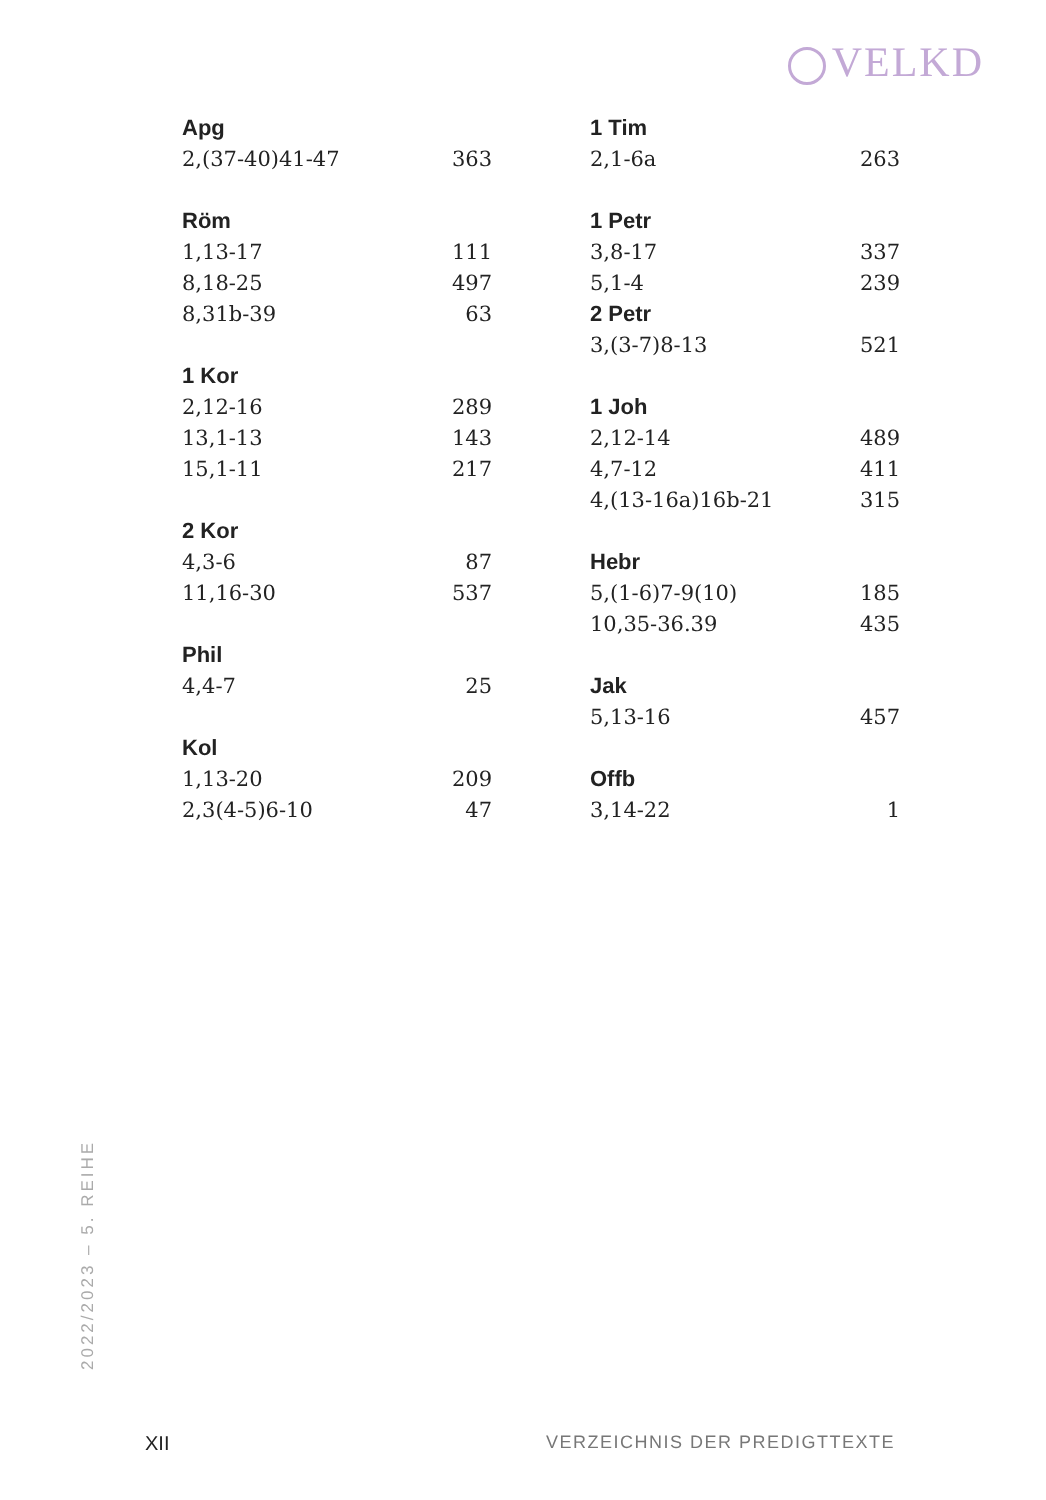VELKD
| Apg | |
| --- | --- |
| 2,(37-40)41-47 | 363 |
| Röm | |
| 1,13-17 | 111 |
| 8,18-25 | 497 |
| 8,31b-39 | 63 |
| 1 Kor | |
| 2,12-16 | 289 |
| 13,1-13 | 143 |
| 15,1-11 | 217 |
| 2 Kor | |
| 4,3-6 | 87 |
| 11,16-30 | 537 |
| Phil | |
| 4,4-7 | 25 |
| Kol | |
| 1,13-20 | 209 |
| 2,3(4-5)6-10 | 47 |
| 1 Tim | |
| --- | --- |
| 2,1-6a | 263 |
| 1 Petr | |
| 3,8-17 | 337 |
| 5,1-4 | 239 |
| 2 Petr | |
| 3,(3-7)8-13 | 521 |
| 1 Joh | |
| 2,12-14 | 489 |
| 4,7-12 | 411 |
| 4,(13-16a)16b-21 | 315 |
| Hebr | |
| 5,(1-6)7-9(10) | 185 |
| 10,35-36.39 | 435 |
| Jak | |
| 5,13-16 | 457 |
| Offb | |
| 3,14-22 | 1 |
2022/2023 – 5. REIHE
XII VERZEICHNIS DER PREDIGTTEXTE